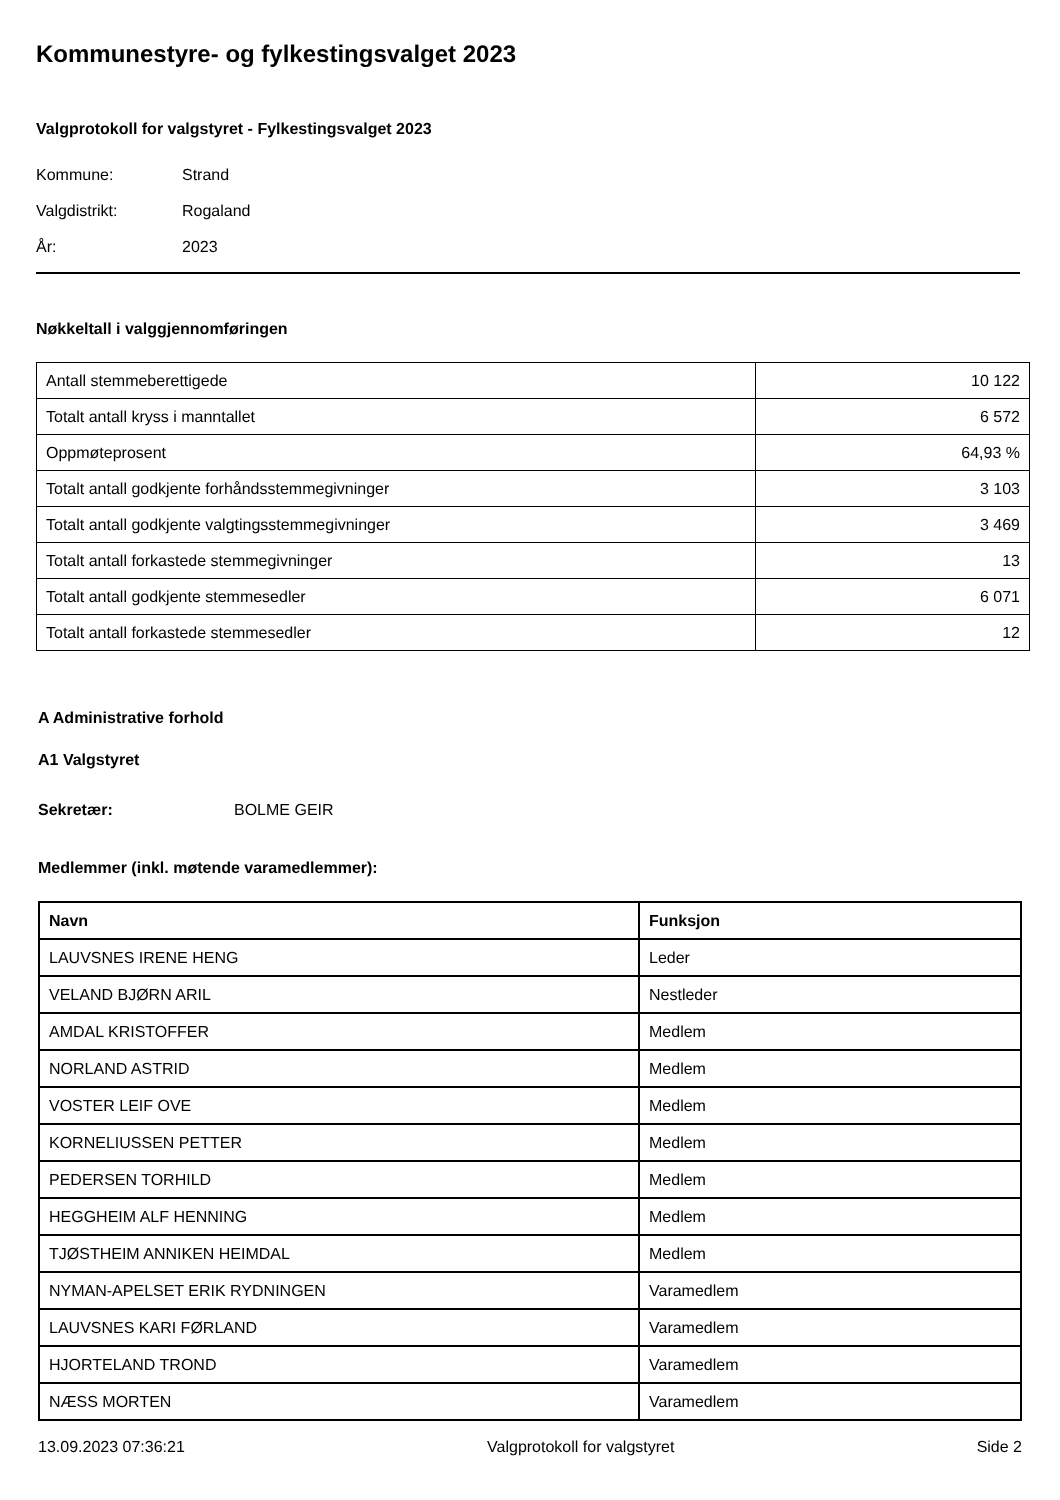Kommunestyre- og fylkestingsvalget 2023
Valgprotokoll for valgstyret - Fylkestingsvalget 2023
Kommune: Strand
Valgdistrikt: Rogaland
År: 2023
Nøkkeltall i valggjennomføringen
| Antall stemmeberettigede | 10 122 |
| Totalt antall kryss i manntallet | 6 572 |
| Oppmøteprosent | 64,93 % |
| Totalt antall godkjente forhåndsstemmegivninger | 3 103 |
| Totalt antall godkjente valgtingsstemmegivninger | 3 469 |
| Totalt antall forkastede stemmegivninger | 13 |
| Totalt antall godkjente stemmesedler | 6 071 |
| Totalt antall forkastede stemmesedler | 12 |
A Administrative forhold
A1 Valgstyret
Sekretær: BOLME GEIR
Medlemmer (inkl. møtende varamedlemmer):
| Navn | Funksjon |
| --- | --- |
| LAUVSNES IRENE HENG | Leder |
| VELAND BJØRN ARIL | Nestleder |
| AMDAL KRISTOFFER | Medlem |
| NORLAND ASTRID | Medlem |
| VOSTER LEIF OVE | Medlem |
| KORNELIUSSEN PETTER | Medlem |
| PEDERSEN TORHILD | Medlem |
| HEGGHEIM ALF HENNING | Medlem |
| TJØSTHEIM ANNIKEN HEIMDAL | Medlem |
| NYMAN-APELSET ERIK RYDNINGEN | Varamedlem |
| LAUVSNES KARI FØRLAND | Varamedlem |
| HJORTELAND TROND | Varamedlem |
| NÆSS MORTEN | Varamedlem |
13.09.2023 07:36:21 Valgprotokoll for valgstyret Side 2